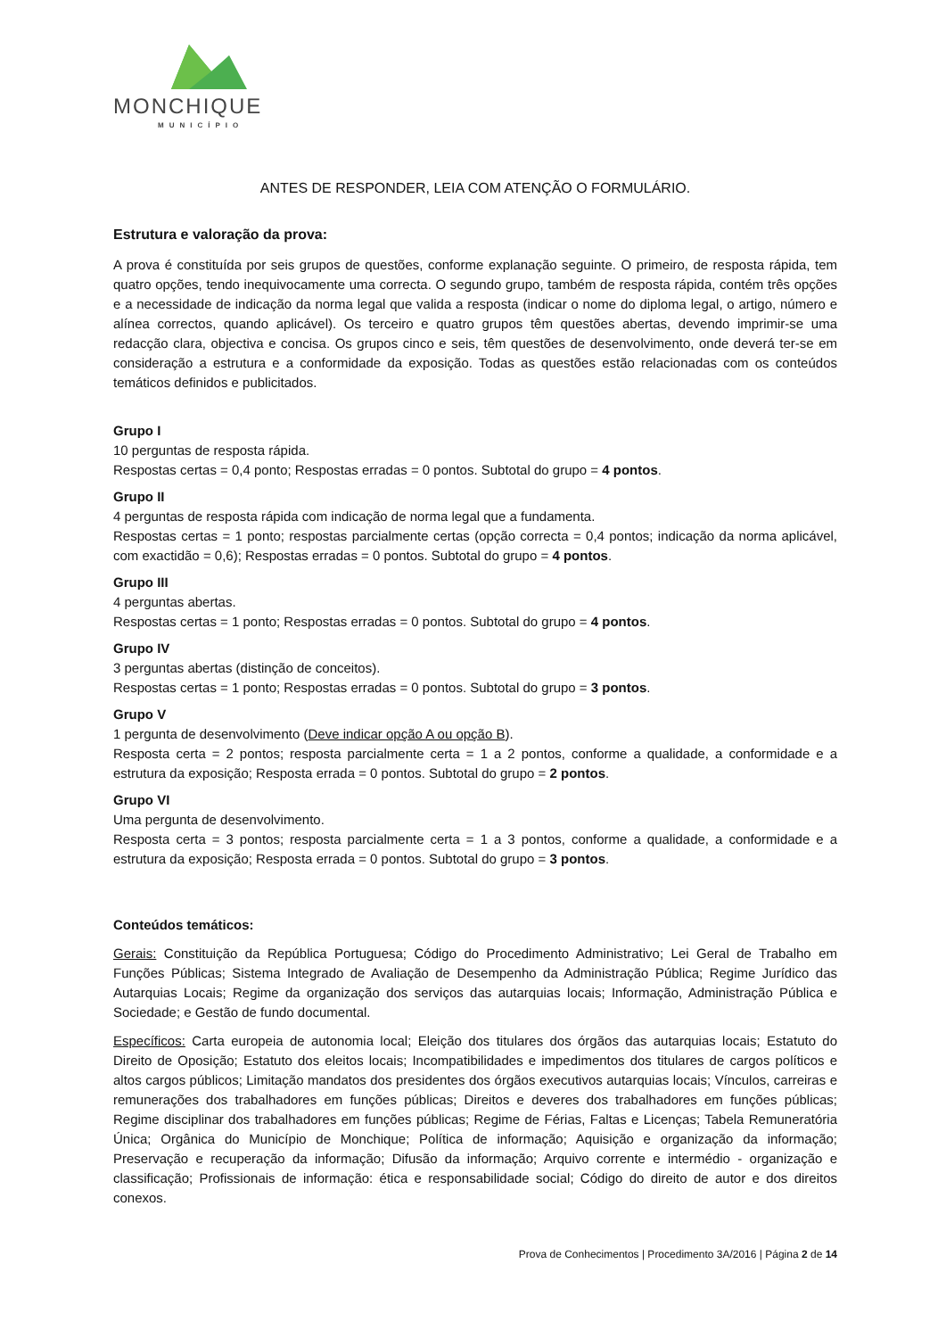MONCHIQUE
MUNICÍPIO
ANTES DE RESPONDER, LEIA COM ATENÇÃO O FORMULÁRIO.
Estrutura e valoração da prova:
A prova é constituída por seis grupos de questões, conforme explanação seguinte. O primeiro, de resposta rápida, tem quatro opções, tendo inequivocamente uma correcta. O segundo grupo, também de resposta rápida, contém três opções e a necessidade de indicação da norma legal que valida a resposta (indicar o nome do diploma legal, o artigo, número e alínea correctos, quando aplicável). Os terceiro e quatro grupos têm questões abertas, devendo imprimir-se uma redacção clara, objectiva e concisa. Os grupos cinco e seis, têm questões de desenvolvimento, onde deverá ter-se em consideração a estrutura e a conformidade da exposição. Todas as questões estão relacionadas com os conteúdos temáticos definidos e publicitados.
Grupo I
10 perguntas de resposta rápida.
Respostas certas = 0,4 ponto; Respostas erradas = 0 pontos. Subtotal do grupo = 4 pontos.
Grupo II
4 perguntas de resposta rápida com indicação de norma legal que a fundamenta.
Respostas certas = 1 ponto; respostas parcialmente certas (opção correcta = 0,4 pontos; indicação da norma aplicável, com exactidão = 0,6); Respostas erradas = 0 pontos. Subtotal do grupo = 4 pontos.
Grupo III
4 perguntas abertas.
Respostas certas = 1 ponto; Respostas erradas = 0 pontos. Subtotal do grupo = 4 pontos.
Grupo IV
3 perguntas abertas (distinção de conceitos).
Respostas certas = 1 ponto; Respostas erradas = 0 pontos. Subtotal do grupo = 3 pontos.
Grupo V
1 pergunta de desenvolvimento (Deve indicar opção A ou opção B).
Resposta certa = 2 pontos; resposta parcialmente certa = 1 a 2 pontos, conforme a qualidade, a conformidade e a estrutura da exposição; Resposta errada = 0 pontos. Subtotal do grupo = 2 pontos.
Grupo VI
Uma pergunta de desenvolvimento.
Resposta certa = 3 pontos; resposta parcialmente certa = 1 a 3 pontos, conforme a qualidade, a conformidade e a estrutura da exposição; Resposta errada = 0 pontos. Subtotal do grupo = 3 pontos.
Conteúdos temáticos:
Gerais: Constituição da República Portuguesa; Código do Procedimento Administrativo; Lei Geral de Trabalho em Funções Públicas; Sistema Integrado de Avaliação de Desempenho da Administração Pública; Regime Jurídico das Autarquias Locais; Regime da organização dos serviços das autarquias locais; Informação, Administração Pública e Sociedade; e Gestão de fundo documental.
Específicos: Carta europeia de autonomia local; Eleição dos titulares dos órgãos das autarquias locais; Estatuto do Direito de Oposição; Estatuto dos eleitos locais; Incompatibilidades e impedimentos dos titulares de cargos políticos e altos cargos públicos; Limitação mandatos dos presidentes dos órgãos executivos autarquias locais; Vínculos, carreiras e remunerações dos trabalhadores em funções públicas; Direitos e deveres dos trabalhadores em funções públicas; Regime disciplinar dos trabalhadores em funções públicas; Regime de Férias, Faltas e Licenças; Tabela Remuneratória Única; Orgânica do Município de Monchique; Política de informação; Aquisição e organização da informação; Preservação e recuperação da informação; Difusão da informação; Arquivo corrente e intermédio - organização e classificação; Profissionais de informação: ética e responsabilidade social; Código do direito de autor e dos direitos conexos.
Prova de Conhecimentos | Procedimento 3A/2016 | Página 2 de 14